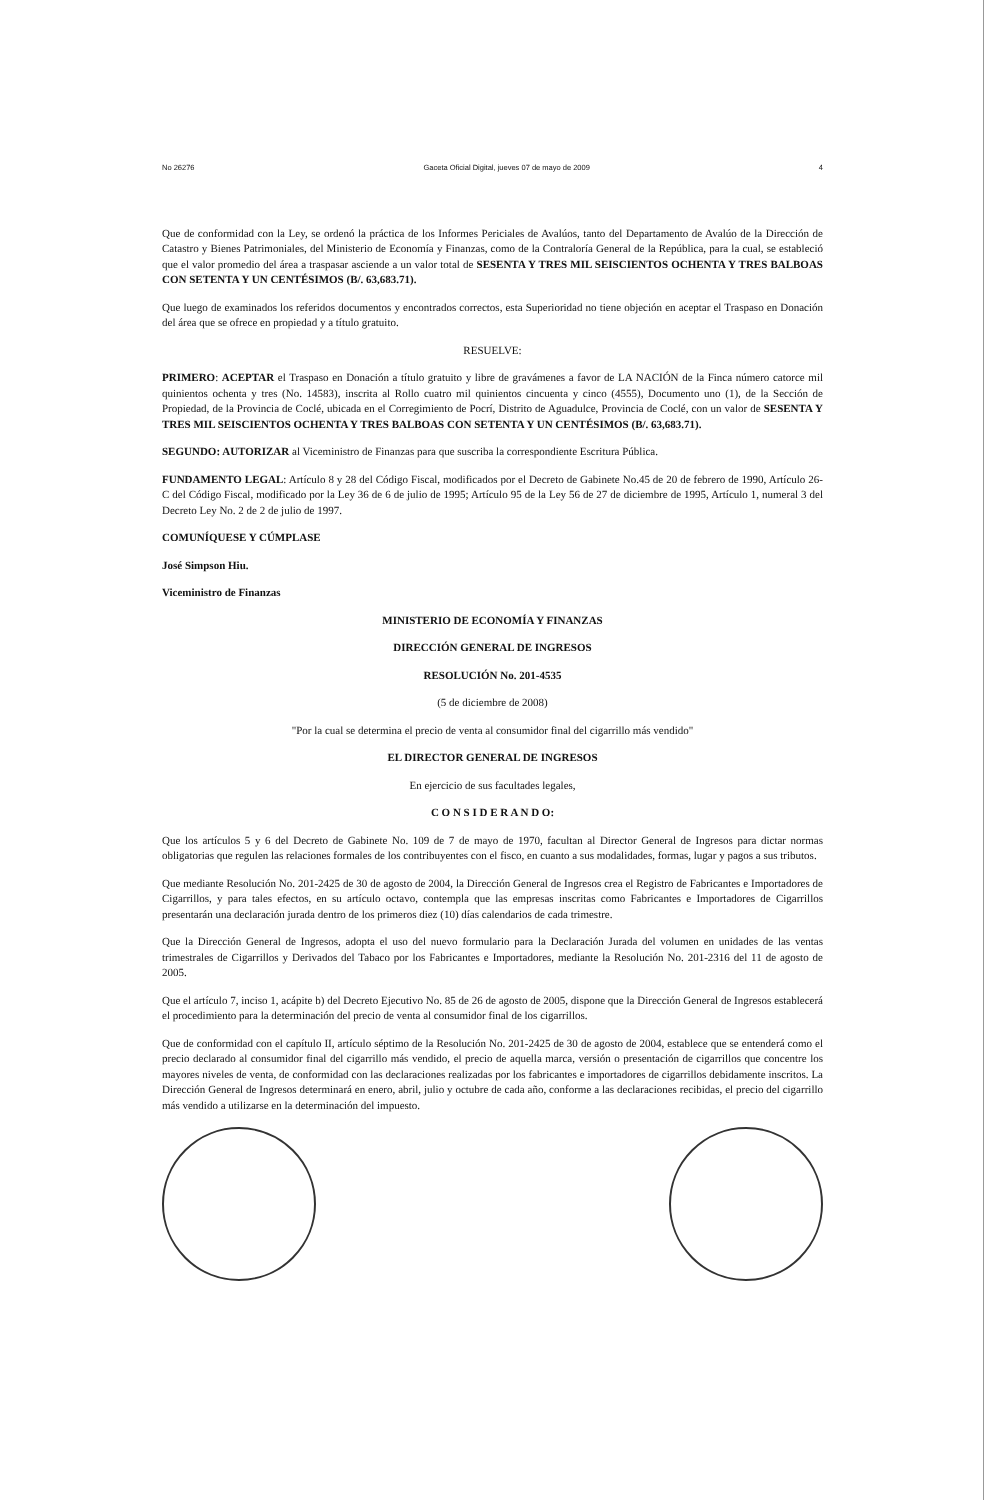No 26276 Gaceta Oficial Digital, jueves 07 de mayo de 2009 4
Que de conformidad con la Ley, se ordenó la práctica de los Informes Periciales de Avalúos, tanto del Departamento de Avalúo de la Dirección de Catastro y Bienes Patrimoniales, del Ministerio de Economía y Finanzas, como de la Contraloría General de la República, para la cual, se estableció que el valor promedio del área a traspasar asciende a un valor total de SESENTA Y TRES MIL SEISCIENTOS OCHENTA Y TRES BALBOAS CON SETENTA Y UN CENTÉSIMOS (B/. 63,683.71).
Que luego de examinados los referidos documentos y encontrados correctos, esta Superioridad no tiene objeción en aceptar el Traspaso en Donación del área que se ofrece en propiedad y a título gratuito.
RESUELVE:
PRIMERO: ACEPTAR el Traspaso en Donación a título gratuito y libre de gravámenes a favor de LA NACIÓN de la Finca número catorce mil quinientos ochenta y tres (No. 14583), inscrita al Rollo cuatro mil quinientos cincuenta y cinco (4555), Documento uno (1), de la Sección de Propiedad, de la Provincia de Coclé, ubicada en el Corregimiento de Pocrí, Distrito de Aguadulce, Provincia de Coclé, con un valor de SESENTA Y TRES MIL SEISCIENTOS OCHENTA Y TRES BALBOAS CON SETENTA Y UN CENTÉSIMOS (B/. 63,683.71).
SEGUNDO: AUTORIZAR al Viceministro de Finanzas para que suscriba la correspondiente Escritura Pública.
FUNDAMENTO LEGAL: Artículo 8 y 28 del Código Fiscal, modificados por el Decreto de Gabinete No.45 de 20 de febrero de 1990, Artículo 26-C del Código Fiscal, modificado por la Ley 36 de 6 de julio de 1995; Artículo 95 de la Ley 56 de 27 de diciembre de 1995, Artículo 1, numeral 3 del Decreto Ley No. 2 de 2 de julio de 1997.
COMUNÍQUESE Y CÚMPLASE
José Simpson Hiu.
Viceministro de Finanzas
MINISTERIO DE ECONOMÍA Y FINANZAS
DIRECCIÓN GENERAL DE INGRESOS
RESOLUCIÓN No. 201-4535
(5 de diciembre de 2008)
"Por la cual se determina el precio de venta al consumidor final del cigarrillo más vendido"
EL DIRECTOR GENERAL DE INGRESOS
En ejercicio de sus facultades legales,
C O N S I D E R A N D O:
Que los artículos 5 y 6 del Decreto de Gabinete No. 109 de 7 de mayo de 1970, facultan al Director General de Ingresos para dictar normas obligatorias que regulen las relaciones formales de los contribuyentes con el fisco, en cuanto a sus modalidades, formas, lugar y pagos a sus tributos.
Que mediante Resolución No. 201-2425 de 30 de agosto de 2004, la Dirección General de Ingresos crea el Registro de Fabricantes e Importadores de Cigarrillos, y para tales efectos, en su artículo octavo, contempla que las empresas inscritas como Fabricantes e Importadores de Cigarrillos presentarán una declaración jurada dentro de los primeros diez (10) días calendarios de cada trimestre.
Que la Dirección General de Ingresos, adopta el uso del nuevo formulario para la Declaración Jurada del volumen en unidades de las ventas trimestrales de Cigarrillos y Derivados del Tabaco por los Fabricantes e Importadores, mediante la Resolución No. 201-2316 del 11 de agosto de 2005.
Que el artículo 7, inciso 1, acápite b) del Decreto Ejecutivo No. 85 de 26 de agosto de 2005, dispone que la Dirección General de Ingresos establecerá el procedimiento para la determinación del precio de venta al consumidor final de los cigarrillos.
Que de conformidad con el capítulo II, artículo séptimo de la Resolución No. 201-2425 de 30 de agosto de 2004, establece que se entenderá como el precio declarado al consumidor final del cigarrillo más vendido, el precio de aquella marca, versión o presentación de cigarrillos que concentre los mayores niveles de venta, de conformidad con las declaraciones realizadas por los fabricantes e importadores de cigarrillos debidamente inscritos. La Dirección General de Ingresos determinará en enero, abril, julio y octubre de cada año, conforme a las declaraciones recibidas, el precio del cigarrillo más vendido a utilizarse en la determinación del impuesto.